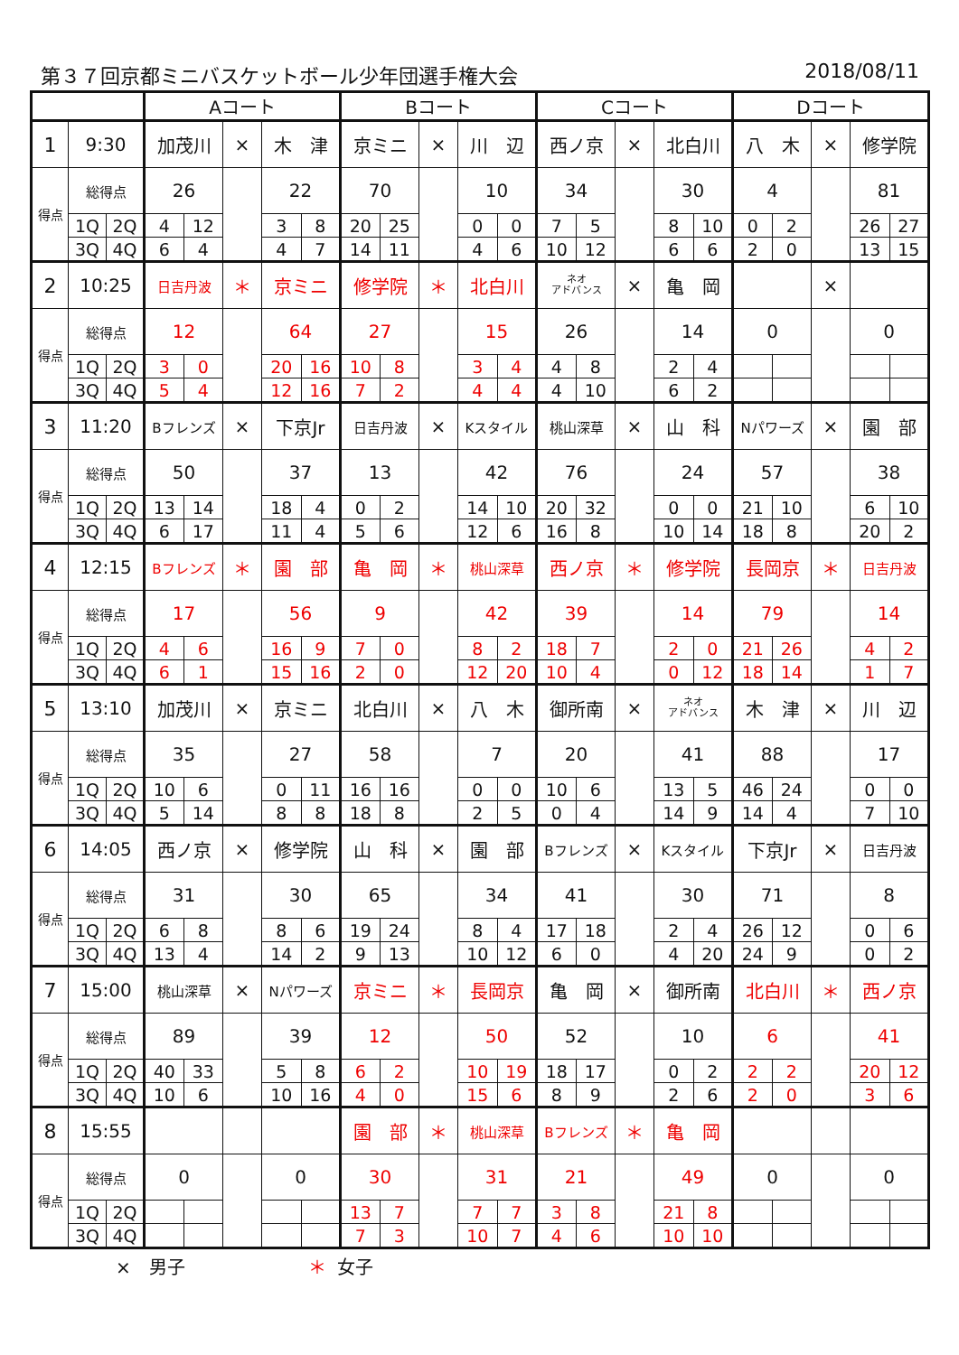第３７回京都ミニバスケットボール少年団選手権大会 2018/08/11
| | | | Aコート | | | | | Bコート | | | | | Cコート | | | | | Dコート | | | | |
| 1 | 9:30 | | 加茂川 | | × | 木 津 | | 京ミニ | | × | 川 辺 | | 西ノ京 | | × | 北白川 | | 八 木 | | × | 修学院 | |
| 得点 | 総得点 | | 26 | | | 22 | | 70 | | | 10 | | 34 | | | 30 | | 4 | | | 81 | |
| | 1Q | 2Q | 4 | 12 | | 3 | 8 | 20 | 25 | | 0 | 0 | 7 | 5 | | 8 | 10 | 0 | 2 | | 26 | 27 |
| | 3Q | 4Q | 6 | 4 | | 4 | 7 | 14 | 11 | | 4 | 6 | 10 | 12 | | 6 | 6 | 2 | 0 | | 13 | 15 |
| 2 | 10:25 | | 日吉丹波 | | ＊ | 京ミニ | | 修学院 | | ＊ | 北白川 | | ネオ アドバンス | | × | 亀 岡 | | | | × | | |
| 得点 | 総得点 | | 12 | | | 64 | | 27 | | | 15 | | 26 | | | 14 | | 0 | | | 0 | |
| | 1Q | 2Q | 3 | 0 | | 20 | 16 | 10 | 8 | | 3 | 4 | 4 | 8 | | 2 | 4 | | | | | |
| | 3Q | 4Q | 5 | 4 | | 12 | 16 | 7 | 2 | | 4 | 4 | 4 | 10 | | 6 | 2 | | | | | |
| 3 | 11:20 | | Bフレンズ | | × | 下京Jr | | 日吉丹波 | | × | Kスタイル | | 桃山深草 | | × | 山 科 | | Nパワーズ | | × | 園 部 | |
| 得点 | 総得点 | | 50 | | | 37 | | 13 | | | 42 | | 76 | | | 24 | | 57 | | | 38 | |
| | 1Q | 2Q | 13 | 14 | | 18 | 4 | 0 | 2 | | 14 | 10 | 20 | 32 | | 0 | 0 | 21 | 10 | | 6 | 10 |
| | 3Q | 4Q | 6 | 17 | | 11 | 4 | 5 | 6 | | 12 | 6 | 16 | 8 | | 10 | 14 | 18 | 8 | | 20 | 2 |
| 4 | 12:15 | | Bフレンズ | | ＊ | 園 部 | | 亀 岡 | | ＊ | 桃山深草 | | 西ノ京 | | ＊ | 修学院 | | 長岡京 | | ＊ | 日吉丹波 | |
| 得点 | 総得点 | | 17 | | | 56 | | 9 | | | 42 | | 39 | | | 14 | | 79 | | | 14 | |
| | 1Q | 2Q | 4 | 6 | | 16 | 9 | 7 | 0 | | 8 | 2 | 18 | 7 | | 2 | 0 | 21 | 26 | | 4 | 2 |
| | 3Q | 4Q | 6 | 1 | | 15 | 16 | 2 | 0 | | 12 | 20 | 10 | 4 | | 0 | 12 | 18 | 14 | | 1 | 7 |
| 5 | 13:10 | | 加茂川 | | × | 京ミニ | | 北白川 | | × | 八 木 | | 御所南 | | × | ネオ アドバンス | | 木 津 | | × | 川 辺 | |
| 得点 | 総得点 | | 35 | | | 27 | | 58 | | | 7 | | 20 | | | 41 | | 88 | | | 17 | |
| | 1Q | 2Q | 10 | 6 | | 0 | 11 | 16 | 16 | | 0 | 0 | 10 | 6 | | 13 | 5 | 46 | 24 | | 0 | 0 |
| | 3Q | 4Q | 5 | 14 | | 8 | 8 | 18 | 8 | | 2 | 5 | 0 | 4 | | 14 | 9 | 14 | 4 | | 7 | 10 |
| 6 | 14:05 | | 西ノ京 | | × | 修学院 | | 山 科 | | × | 園 部 | | Bフレンズ | | × | Kスタイル | | 下京Jr | | × | 日吉丹波 | |
| 得点 | 総得点 | | 31 | | | 30 | | 65 | | | 34 | | 41 | | | 30 | | 71 | | | 8 | |
| | 1Q | 2Q | 6 | 8 | | 8 | 6 | 19 | 24 | | 8 | 4 | 17 | 18 | | 2 | 4 | 26 | 12 | | 0 | 6 |
| | 3Q | 4Q | 13 | 4 | | 14 | 2 | 9 | 13 | | 10 | 12 | 6 | 0 | | 4 | 20 | 24 | 9 | | 0 | 2 |
| 7 | 15:00 | | 桃山深草 | | × | Nパワーズ | | 京ミニ | | ＊ | 長岡京 | | 亀 岡 | | × | 御所南 | | 北白川 | | ＊ | 西ノ京 | |
| 得点 | 総得点 | | 89 | | | 39 | | 12 | | | 50 | | 52 | | | 10 | | 6 | | | 41 | |
| | 1Q | 2Q | 40 | 33 | | 5 | 8 | 6 | 2 | | 10 | 19 | 18 | 17 | | 0 | 2 | 2 | 2 | | 20 | 12 |
| | 3Q | 4Q | 10 | 6 | | 10 | 16 | 4 | 0 | | 15 | 6 | 8 | 9 | | 2 | 6 | 2 | 0 | | 3 | 6 |
| 8 | 15:55 | | | | | | | 園 部 | | ＊ | 桃山深草 | | Bフレンズ | | ＊ | 亀 岡 | | | | | | |
| 得点 | 総得点 | | 0 | | | 0 | | 30 | | | 31 | | 21 | | | 49 | | 0 | | | 0 | |
| | 1Q | 2Q | | | | | | 13 | 7 | | 7 | 7 | 3 | 8 | | 21 | 8 | | | | | |
| | 3Q | 4Q | | | | | | 7 | 3 | | 10 | 7 | 4 | 6 | | 10 | 10 | | | | | |
×　男子 ＊ 女子